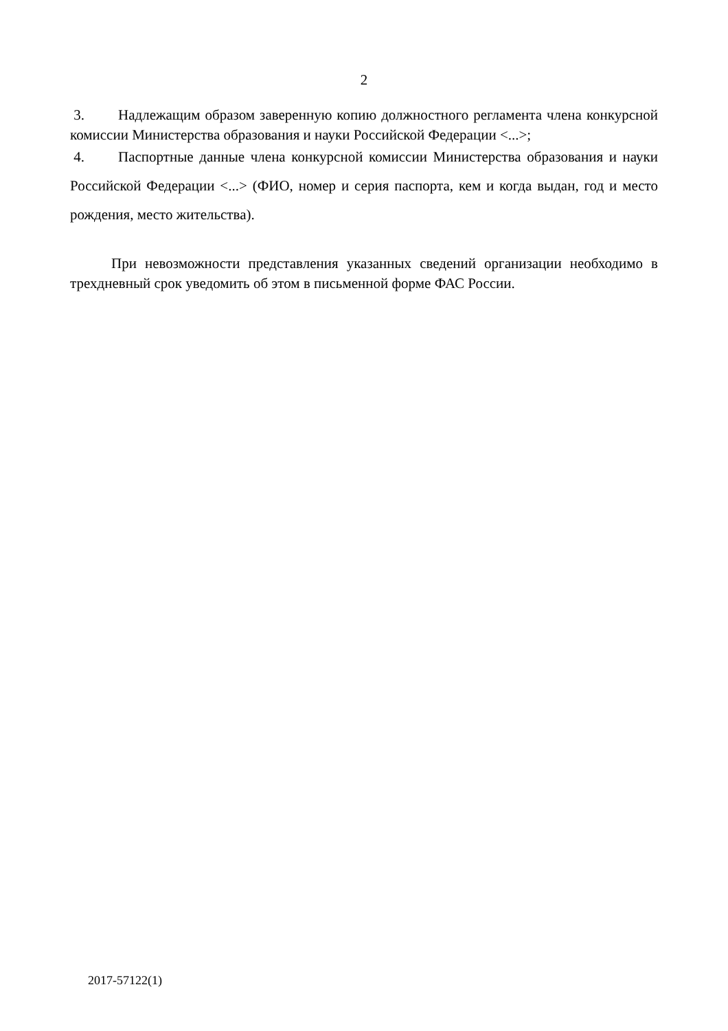2
3. Надлежащим образом заверенную копию должностного регламента члена конкурсной комиссии Министерства образования и науки Российской Федерации <...>;
4. Паспортные данные члена конкурсной комиссии Министерства образования и науки Российской Федерации <...> (ФИО, номер и серия паспорта, кем и когда выдан, год и место рождения, место жительства).
При невозможности представления указанных сведений организации необходимо в трехдневный срок уведомить об этом в письменной форме ФАС России.
2017-57122(1)